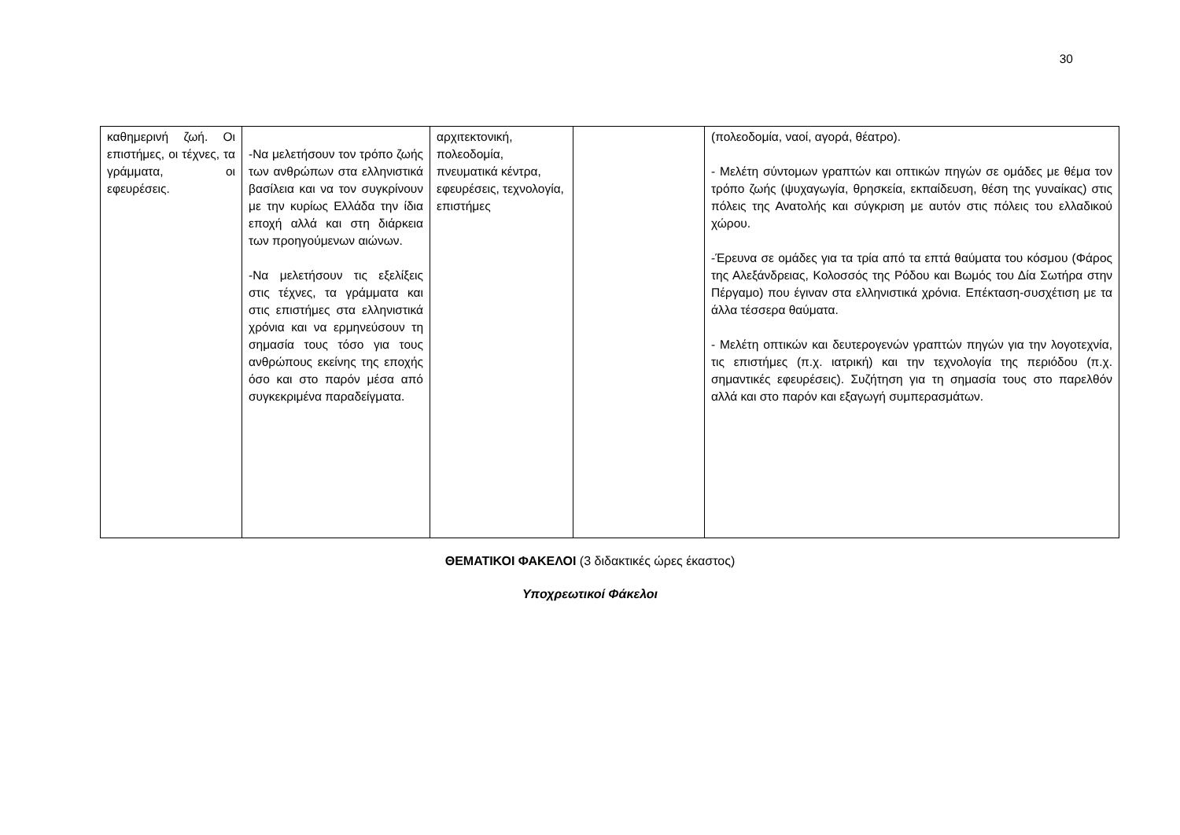30
| καθημερινή ζωή. Οι επιστήμες, οι τέχνες, τα γράμματα, οι εφευρέσεις. | -Να μελετήσουν τον τρόπο ζωής των ανθρώπων στα ελληνιστικά βασίλεια και να τον συγκρίνουν με την κυρίως Ελλάδα την ίδια εποχή αλλά και στη διάρκεια των προηγούμενων αιώνων. -Να μελετήσουν τις εξελίξεις στις τέχνες, τα γράμματα και στις επιστήμες στα ελληνιστικά χρόνια και να ερμηνεύσουν τη σημασία τους τόσο για τους ανθρώπους εκείνης της εποχής όσο και στο παρόν μέσα από συγκεκριμένα παραδείγματα. | αρχιτεκτονική, πολεοδομία, πνευματικά κέντρα, εφευρέσεις, τεχνολογία, επιστήμες | | (πολεοδομία, ναοί, αγορά, θέατρο). - Μελέτη σύντομων γραπτών και οπτικών πηγών σε ομάδες με θέμα τον τρόπο ζωής (ψυχαγωγία, θρησκεία, εκπαίδευση, θέση της γυναίκας) στις πόλεις της Ανατολής και σύγκριση με αυτόν στις πόλεις του ελλαδικού χώρου. -Έρευνα σε ομάδες για τα τρία από τα επτά θαύματα του κόσμου (Φάρος της Αλεξάνδρειας, Κολοσσός της Ρόδου και Βωμός του Δία Σωτήρα στην Πέργαμο) που έγιναν στα ελληνιστικά χρόνια. Επέκταση-συσχέτιση με τα άλλα τέσσερα θαύματα. - Μελέτη οπτικών και δευτερογενών γραπτών πηγών για την λογοτεχνία, τις επιστήμες (π.χ. ιατρική) και την τεχνολογία της περιόδου (π.χ. σημαντικές εφευρέσεις). Συζήτηση για τη σημασία τους στο παρελθόν αλλά και στο παρόν και εξαγωγή συμπερασμάτων. |
ΘΕΜΑΤΙΚΟΙ ΦΑΚΕΛΟΙ (3 διδακτικές ώρες έκαστος)
Υποχρεωτικοί Φάκελοι